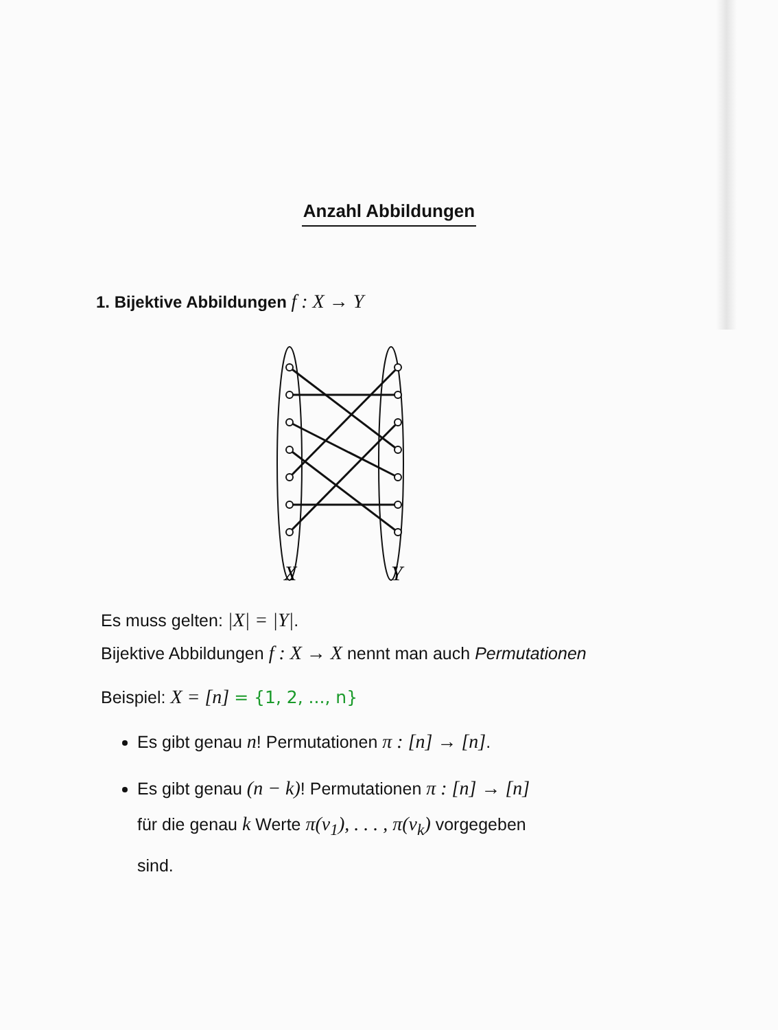Anzahl Abbildungen
1. Bijektive Abbildungen f : X → Y
X
Y
Es muss gelten: |X| = |Y|.
Bijektive Abbildungen f : X → X nennt man auch Permutationen
Beispiel: X = [n] = {1, 2, ..., n}
Es gibt genau n! Permutationen π : [n] → [n].
Es gibt genau (n − k)! Permutationen π : [n] → [n]
für die genau k Werte π(v<sub>1</sub>), . . . , π(v<sub>k</sub>) vorgegeben
sind.